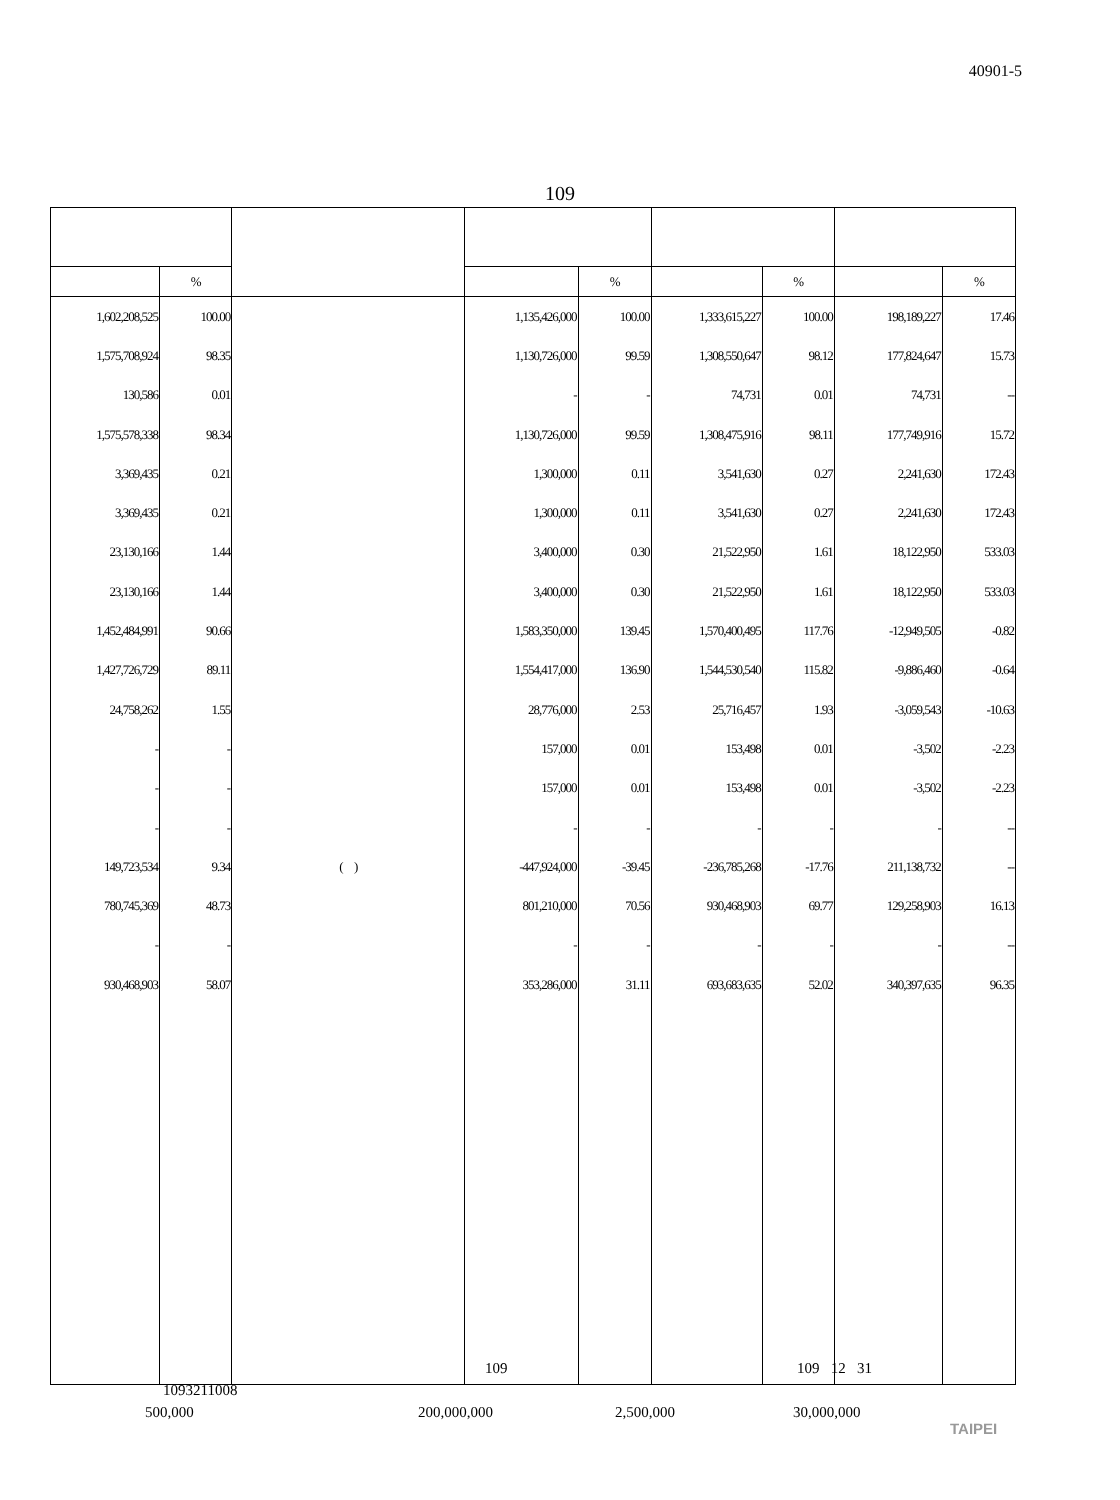40901-5
109
| | % | | | % | | % | | % |
| --- | --- | --- | --- | --- | --- | --- | --- | --- |
| 1,602,208,525 | 100.00 | | 1,135,426,000 | 100.00 | 1,333,615,227 | 100.00 | 198,189,227 | 17.46 |
| 1,575,708,924 | 98.35 | | 1,130,726,000 | 99.59 | 1,308,550,647 | 98.12 | 177,824,647 | 15.73 |
| 130,586 | 0.01 | | - | - | 74,731 | 0.01 | 74,731 | -- |
| 1,575,578,338 | 98.34 | | 1,130,726,000 | 99.59 | 1,308,475,916 | 98.11 | 177,749,916 | 15.72 |
| 3,369,435 | 0.21 | | 1,300,000 | 0.11 | 3,541,630 | 0.27 | 2,241,630 | 172.43 |
| 3,369,435 | 0.21 | | 1,300,000 | 0.11 | 3,541,630 | 0.27 | 2,241,630 | 172.43 |
| 23,130,166 | 1.44 | | 3,400,000 | 0.30 | 21,522,950 | 1.61 | 18,122,950 | 533.03 |
| 23,130,166 | 1.44 | | 3,400,000 | 0.30 | 21,522,950 | 1.61 | 18,122,950 | 533.03 |
| 1,452,484,991 | 90.66 | | 1,583,350,000 | 139.45 | 1,570,400,495 | 117.76 | -12,949,505 | -0.82 |
| 1,427,726,729 | 89.11 | | 1,554,417,000 | 136.90 | 1,544,530,540 | 115.82 | -9,886,460 | -0.64 |
| 24,758,262 | 1.55 | | 28,776,000 | 2.53 | 25,716,457 | 1.93 | -3,059,543 | -10.63 |
| - | - | | 157,000 | 0.01 | 153,498 | 0.01 | -3,502 | -2.23 |
| - | - | | 157,000 | 0.01 | 153,498 | 0.01 | -3,502 | -2.23 |
| - | - | | - | - | - | - | - | -- |
| 149,723,534 | 9.34 | ( ) | -447,924,000 | -39.45 | -236,785,268 | -17.76 | 211,138,732 | -- |
| 780,745,369 | 48.73 | | 801,210,000 | 70.56 | 930,468,903 | 69.77 | 129,258,903 | 16.13 |
| - | - | | - | - | - | - | - | -- |
| 930,468,903 | 58.07 | | 353,286,000 | 31.11 | 693,683,635 | 52.02 | 340,397,635 | 96.35 |
109 109 12 31
1093211008
500,000 200,000,000 2,500,000 30,000,000
TAIPEI